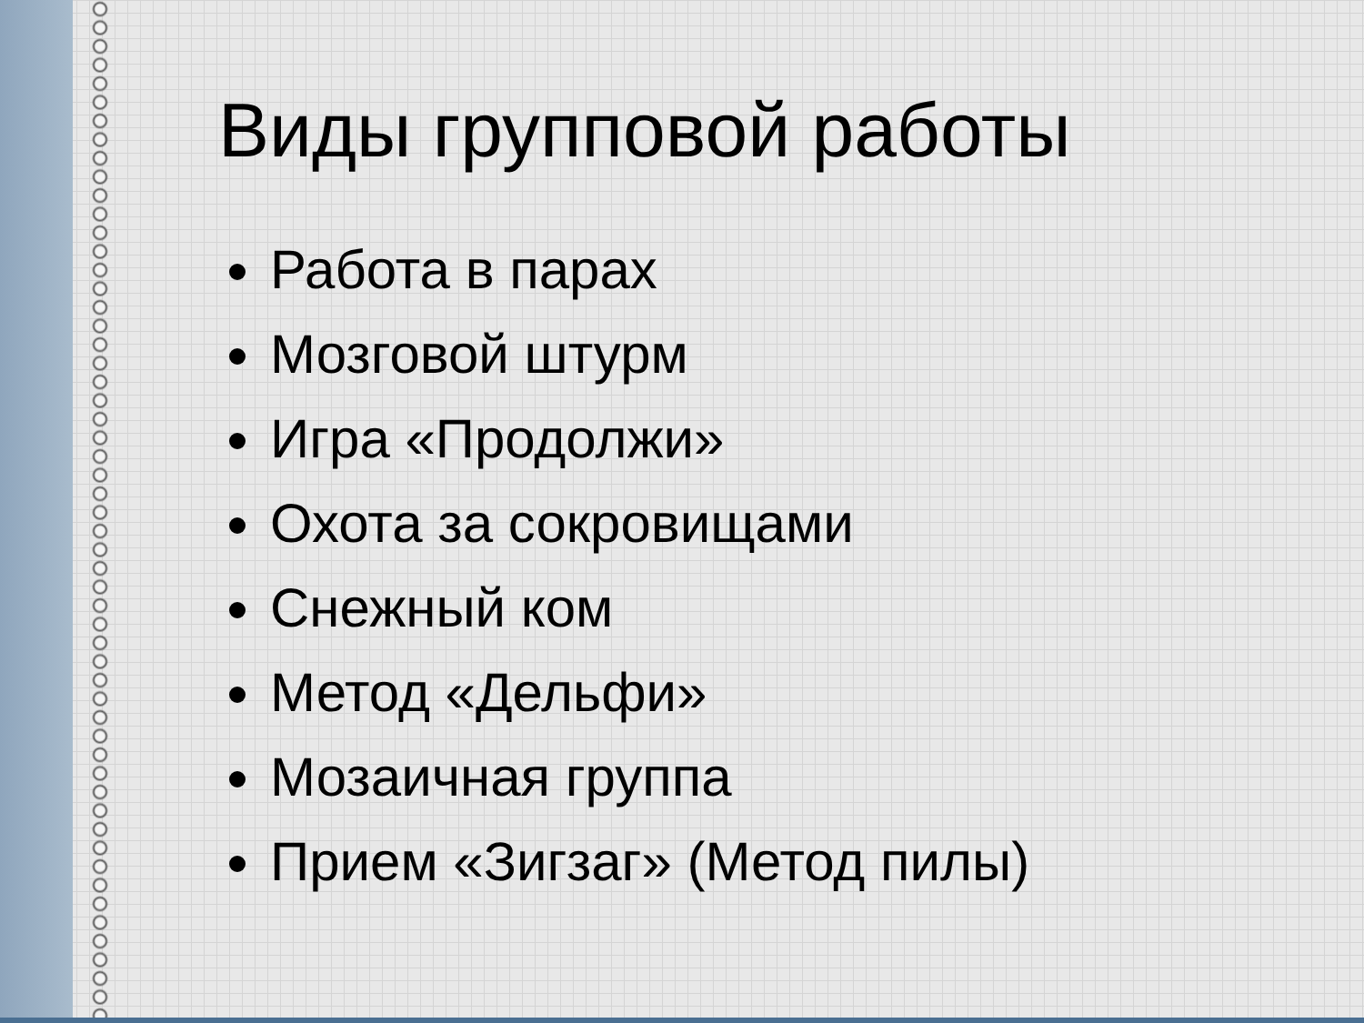Виды групповой работы
Работа в парах
Мозговой штурм
Игра «Продолжи»
Охота за сокровищами
Снежный ком
Метод «Дельфи»
Мозаичная группа
Прием «Зигзаг» (Метод пилы)